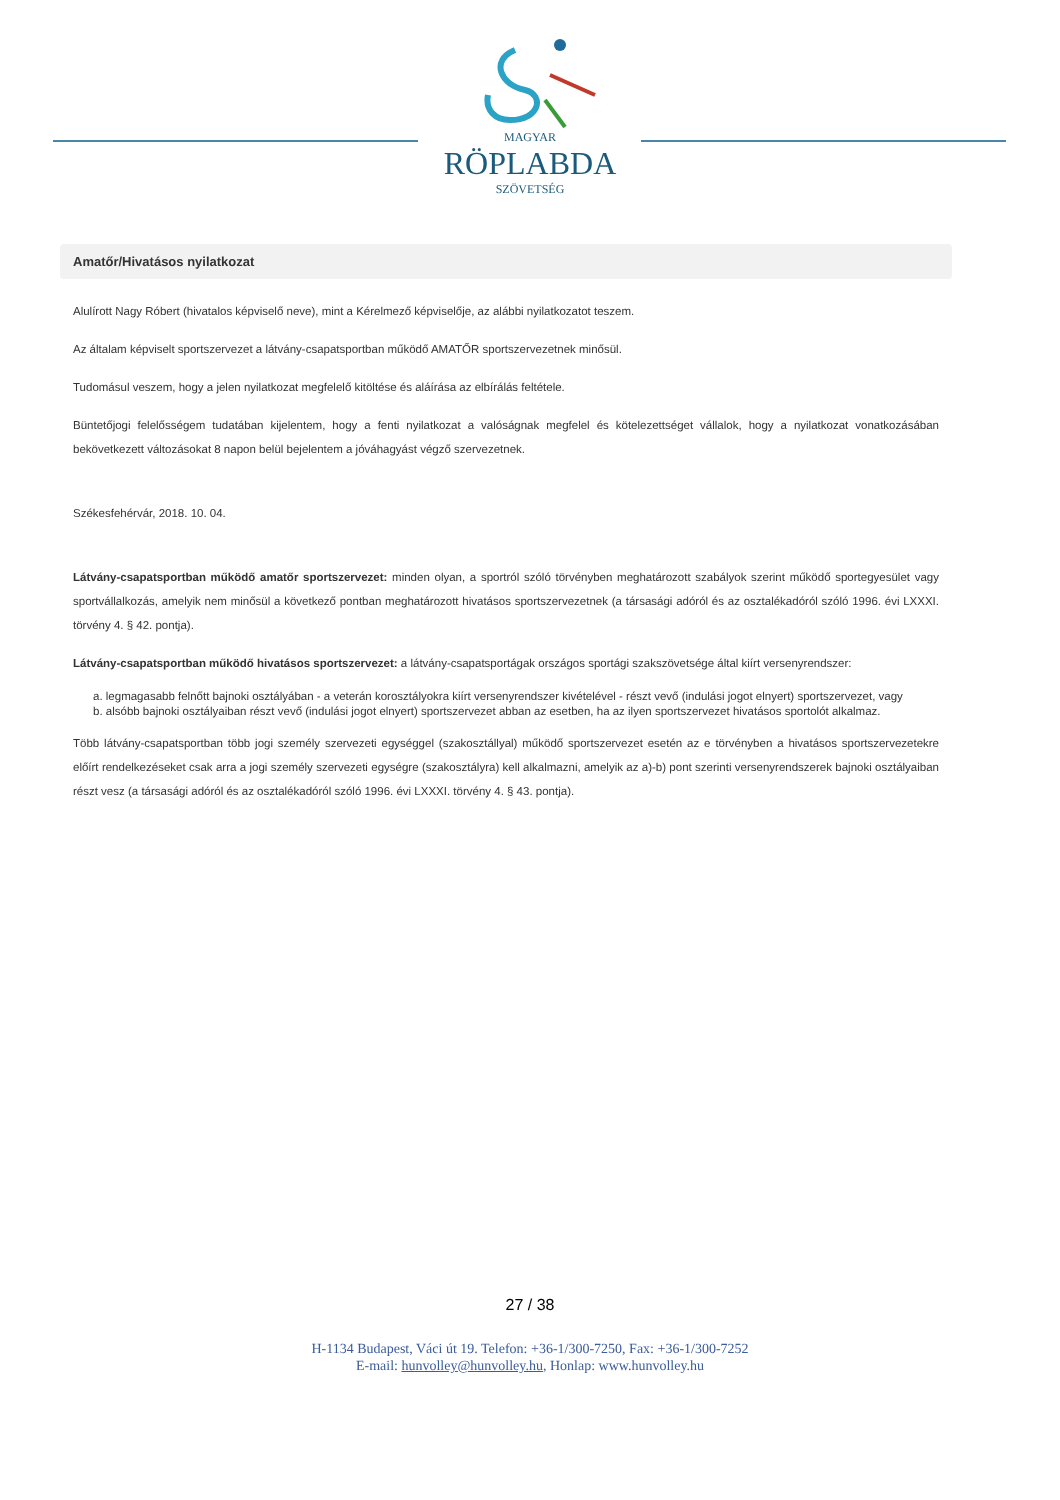MAGYAR
RÖPLABDA
SZÖVETSÉG
Amatőr/Hivatásos nyilatkozat
Alulírott Nagy Róbert (hivatalos képviselő neve), mint a Kérelmező képviselője, az alábbi nyilatkozatot teszem.
Az általam képviselt sportszervezet a látvány-csapatsportban működő AMATŐR sportszervezetnek minősül.
Tudomásul veszem, hogy a jelen nyilatkozat megfelelő kitöltése és aláírása az elbírálás feltétele.
Büntetőjogi felelősségem tudatában kijelentem, hogy a fenti nyilatkozat a valóságnak megfelel és kötelezettséget vállalok, hogy a nyilatkozat vonatkozásában bekövetkezett változásokat 8 napon belül bejelentem a jóváhagyást végző szervezetnek.
Székesfehérvár, 2018. 10. 04.
Látvány-csapatsportban működő amatőr sportszervezet: minden olyan, a sportról szóló törvényben meghatározott szabályok szerint működő sportegyesület vagy sportvállalkozás, amelyik nem minősül a következő pontban meghatározott hivatásos sportszervezetnek (a társasági adóról és az osztalékadóról szóló 1996. évi LXXXI. törvény 4. § 42. pontja).
Látvány-csapatsportban működő hivatásos sportszervezet: a látvány-csapatsportágak országos sportági szakszövetsége által kiírt versenyrendszer:
a. legmagasabb felnőtt bajnoki osztályában - a veterán korosztályokra kiírt versenyrendszer kivételével - részt vevő (indulási jogot elnyert) sportszervezet, vagy
b. alsóbb bajnoki osztályaiban részt vevő (indulási jogot elnyert) sportszervezet abban az esetben, ha az ilyen sportszervezet hivatásos sportolót alkalmaz.
Több látvány-csapatsportban több jogi személy szervezeti egységgel (szakosztállyal) működő sportszervezet esetén az e törvényben a hivatásos sportszervezetekre előírt rendelkezéseket csak arra a jogi személy szervezeti egységre (szakosztályra) kell alkalmazni, amelyik az a)-b) pont szerinti versenyrendszerek bajnoki osztályaiban részt vesz (a társasági adóról és az osztalékadóról szóló 1996. évi LXXXI. törvény 4. § 43. pontja).
27 / 38
H-1134 Budapest, Váci út 19. Telefon: +36-1/300-7250, Fax: +36-1/300-7252
E-mail: hunvolley@hunvolley.hu, Honlap: www.hunvolley.hu